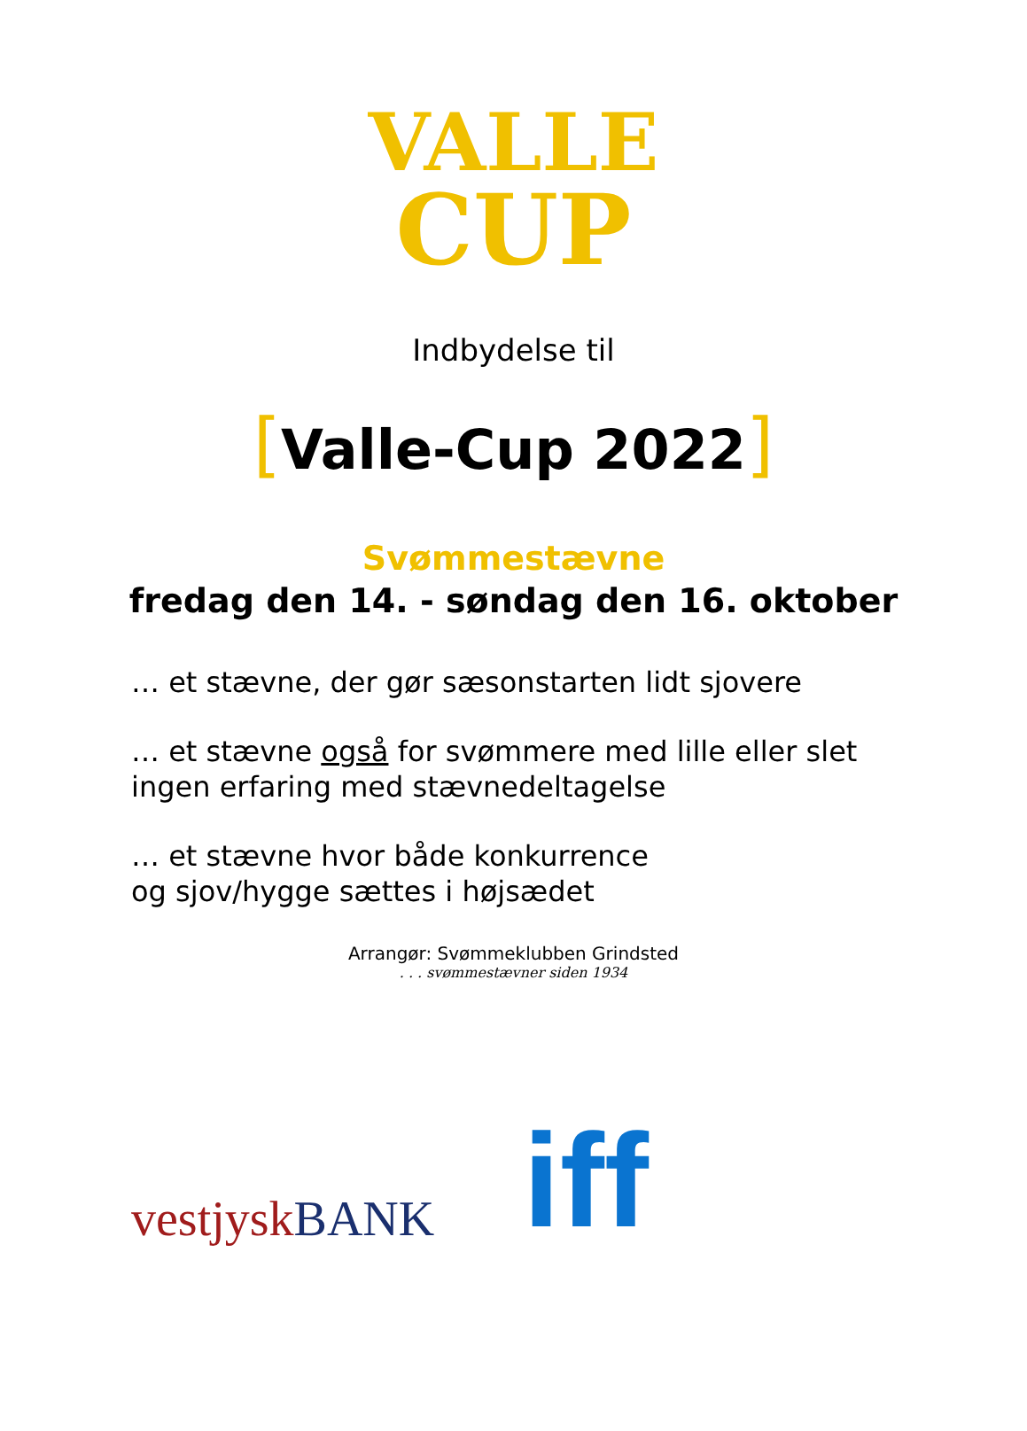VALLE
CUP
Indbydelse til
[Valle-Cup 2022]
Svømmestævne
fredag den 14. - søndag den 16. oktober
… et stævne, der gør sæsonstarten lidt sjovere
… et stævne også for svømmere med lille eller slet
ingen erfaring med stævnedeltagelse
… et stævne hvor både konkurrence
og sjov/hygge sættes i højsædet
Arrangør: Svømmeklubben Grindsted
. . . svømmestævner siden 1934
vestjysk BANK
iff